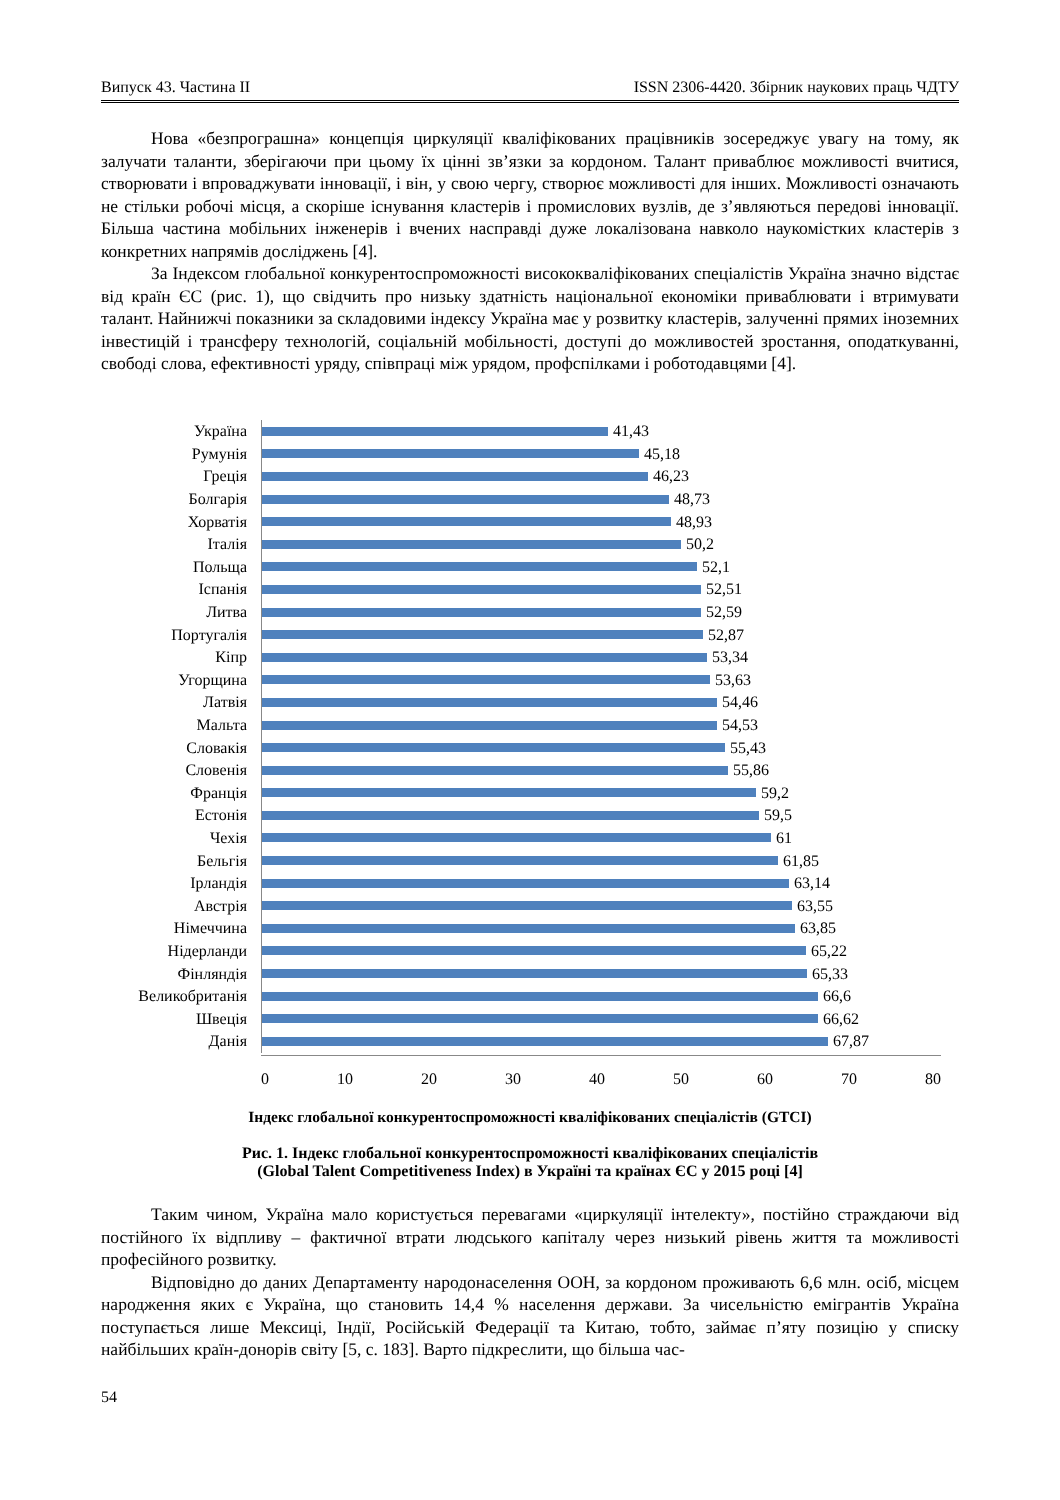Випуск 43. Частина II ISSN 2306-4420. Збірник наукових праць ЧДТУ
Нова «безпрограшна» концепція циркуляції кваліфікованих працівників зосереджує увагу на тому, як залучати таланти, зберігаючи при цьому їх цінні зв’язки за кордоном. Талант приваблює можливості вчитися, створювати і впроваджувати інновації, і він, у свою чергу, створює можливості для інших. Можливості означають не стільки робочі місця, а скоріше існування кластерів і промислових вузлів, де з’являються передові інновації. Більша частина мобільних інженерів і вчених насправді дуже локалізована навколо наукомістких кластерів з конкретних напрямів досліджень [4].
За Індексом глобальної конкурентоспроможності висококваліфікованих спеціалістів Україна значно відстає від країн ЄС (рис. 1), що свідчить про низьку здатність національної економіки приваблювати і втримувати талант. Найнижчі показники за складовими індексу Україна має у розвитку кластерів, залученні прямих іноземних інвестицій і трансферу технологій, соціальній мобільності, доступі до можливостей зростання, оподаткуванні, свободі слова, ефективності уряду, співпраці між урядом, профспілками і роботодавцями [4].
Україна
41,43
Румунія
45,18
Греція
46,23
Болгарія
48,73
Хорватія
48,93
Італія
50,2
Польща
52,1
Іспанія
52,51
Литва
52,59
Португалія
52,87
Кіпр
53,34
Угорщина
53,63
Латвія
54,46
Мальта
54,53
Словакія
55,43
Словенія
55,86
Франція
59,2
Естонія
59,5
Чехія
61
Бельгія
61,85
Ірландія
63,14
Австрія
63,55
Німеччина
63,85
Нідерланди
65,22
Фінляндія
65,33
Великобританія
66,6
Швеція
66,62
Данія
67,87
0 10 20 30 40 50 60 70 80
Індекс глобальної конкурентоспроможності кваліфікованих спеціалістів (GTCI)
Рис. 1. Індекс глобальної конкурентоспроможності кваліфікованих спеціалістів
(Global Talent Competitiveness Index) в Україні та країнах ЄС у 2015 році [4]
Таким чином, Україна мало користується перевагами «циркуляції інтелекту», постійно страждаючи від постійного їх відпливу – фактичної втрати людського капіталу через низький рівень життя та можливості професійного розвитку.
Відповідно до даних Департаменту народонаселення ООН, за кордоном проживають 6,6 млн. осіб, місцем народження яких є Україна, що становить 14,4 % населення держави. За чисельністю емігрантів Україна поступається лише Мексиці, Індії, Російській Федерації та Китаю, тобто, займає п’яту позицію у списку найбільших країн-донорів світу [5, с. 183]. Варто підкреслити, що більша час-
54